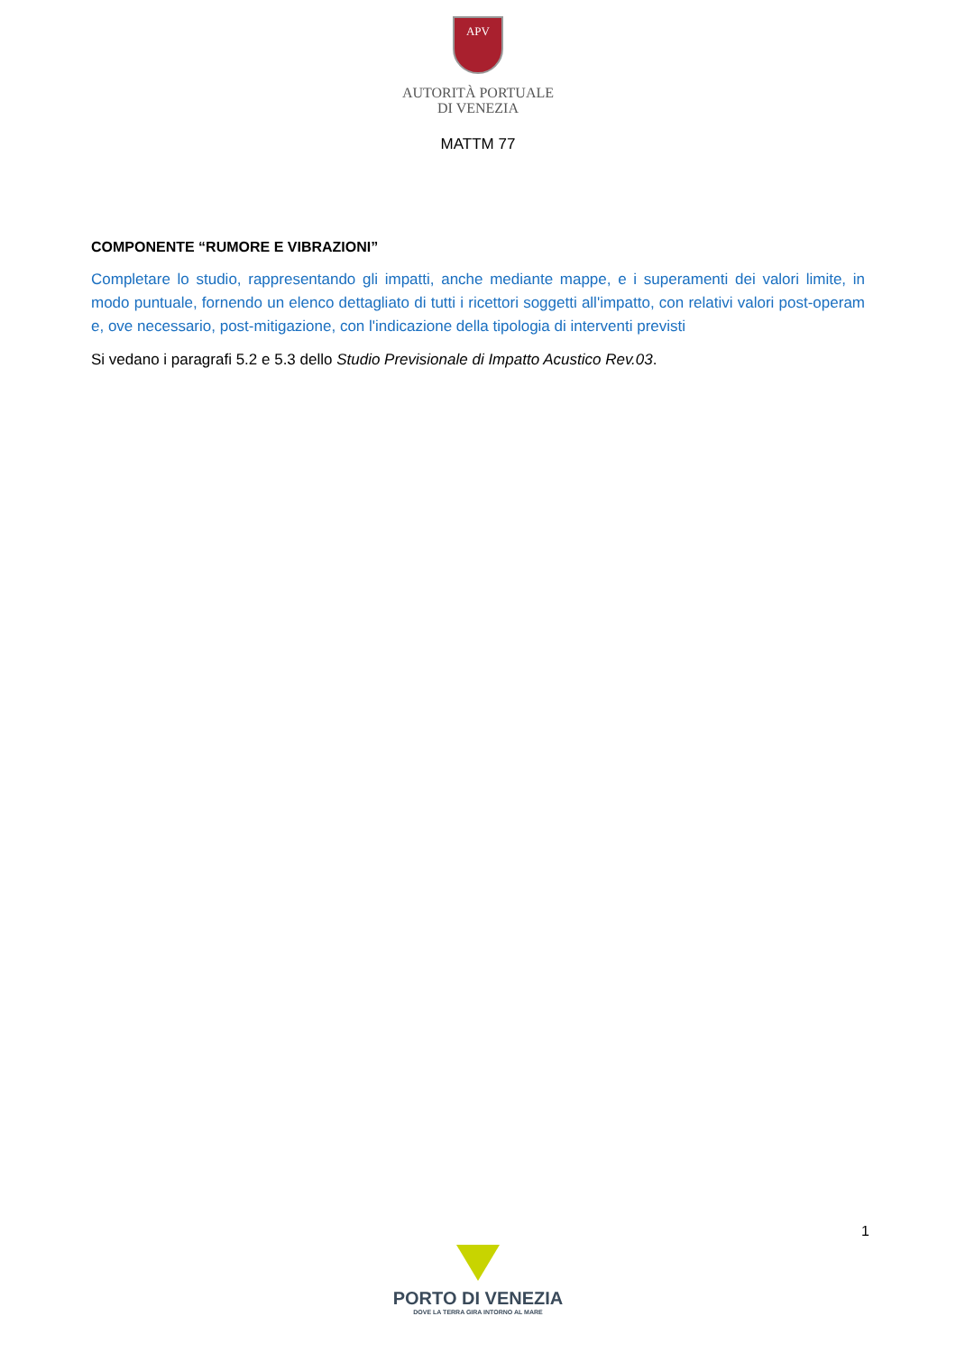APV
AUTORITÀ PORTUALE
DI VENEZIA
MATTM 77
COMPONENTE “RUMORE E VIBRAZIONI”
Completare lo studio, rappresentando gli impatti, anche mediante mappe, e i superamenti dei valori limite, in modo puntuale, fornendo un elenco dettagliato di tutti i ricettori soggetti all'impatto, con relativi valori post-operam e, ove necessario, post-mitigazione, con l'indicazione della tipologia di interventi previsti
Si vedano i paragrafi 5.2 e 5.3 dello Studio Previsionale di Impatto Acustico Rev.03.
1
PORTO DI VENEZIA
DOVE LA TERRA GIRA INTORNO AL MARE